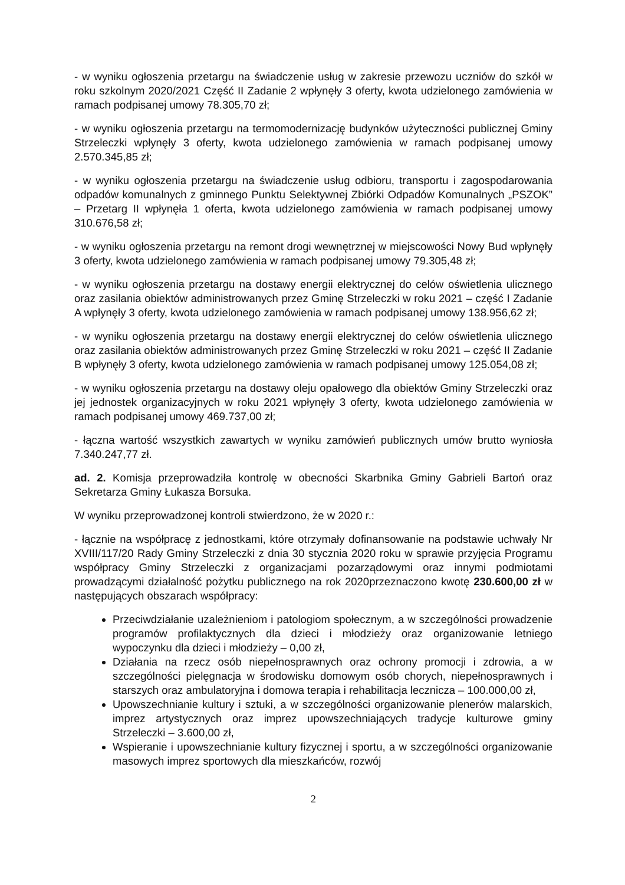- w wyniku ogłoszenia przetargu na świadczenie usług w zakresie przewozu uczniów do szkół w roku szkolnym 2020/2021 Część II Zadanie 2 wpłynęły 3 oferty, kwota udzielonego zamówienia w ramach podpisanej umowy 78.305,70 zł;
- w wyniku ogłoszenia przetargu na termomodernizację budynków użyteczności publicznej Gminy Strzeleczki wpłynęły 3 oferty, kwota udzielonego zamówienia w ramach podpisanej umowy 2.570.345,85 zł;
- w wyniku ogłoszenia przetargu na świadczenie usług odbioru, transportu i zagospodarowania odpadów komunalnych z gminnego Punktu Selektywnej Zbiórki Odpadów Komunalnych „PSZOK” – Przetarg II wpłynęła 1 oferta, kwota udzielonego zamówienia w ramach podpisanej umowy 310.676,58 zł;
- w wyniku ogłoszenia przetargu na remont drogi wewnętrznej w miejscowości Nowy Bud wpłynęły 3 oferty, kwota udzielonego zamówienia w ramach podpisanej umowy 79.305,48 zł;
- w wyniku ogłoszenia przetargu na dostawy energii elektrycznej do celów oświetlenia ulicznego oraz zasilania obiektów administrowanych przez Gminę Strzeleczki w roku 2021 – część I Zadanie A wpłynęły 3 oferty, kwota udzielonego zamówienia w ramach podpisanej umowy 138.956,62 zł;
- w wyniku ogłoszenia przetargu na dostawy energii elektrycznej do celów oświetlenia ulicznego oraz zasilania obiektów administrowanych przez Gminę Strzeleczki w roku 2021 – część II Zadanie B wpłynęły 3 oferty, kwota udzielonego zamówienia w ramach podpisanej umowy 125.054,08 zł;
- w wyniku ogłoszenia przetargu na dostawy oleju opałowego dla obiektów Gminy Strzeleczki oraz jej jednostek organizacyjnych w roku 2021 wpłynęły 3 oferty, kwota udzielonego zamówienia w ramach podpisanej umowy 469.737,00 zł;
- łączna wartość wszystkich zawartych w wyniku zamówień publicznych umów brutto wyniosła 7.340.247,77 zł.
ad. 2. Komisja przeprowadziła kontrolę w obecności Skarbnika Gminy Gabrieli Bartoń oraz Sekretarza Gminy Łukasza Borsuka.
W wyniku przeprowadzonej kontroli stwierdzono, że w 2020 r.:
- łącznie na współpracę z jednostkami, które otrzymały dofinansowanie na podstawie uchwały Nr XVIII/117/20 Rady Gminy Strzeleczki z dnia 30 stycznia 2020 roku w sprawie przyjęcia Programu współpracy Gminy Strzeleczki z organizacjami pozarządowymi oraz innymi podmiotami prowadzącymi działalność pożytku publicznego na rok 2020przeznaczono kwotę 230.600,00 zł w następujących obszarach współpracy:
Przeciwdziałanie uzależnieniom i patologiom społecznym, a w szczególności prowadzenie programów profilaktycznych dla dzieci i młodzieży oraz organizowanie letniego wypoczynku dla dzieci i młodzieży – 0,00 zł,
Działania na rzecz osób niepełnosprawnych oraz ochrony promocji i zdrowia, a w szczególności pielęgnacja w środowisku domowym osób chorych, niepełnosprawnych i starszych oraz ambulatoryjna i domowa terapia i rehabilitacja lecznicza – 100.000,00 zł,
Upowszechnianie kultury i sztuki, a w szczególności organizowanie plenerów malarskich, imprez artystycznych oraz imprez upowszechniających tradycje kulturowe gminy Strzeleczki – 3.600,00 zł,
Wspieranie i upowszechnianie kultury fizycznej i sportu, a w szczególności organizowanie masowych imprez sportowych dla mieszkańców, rozwój
2